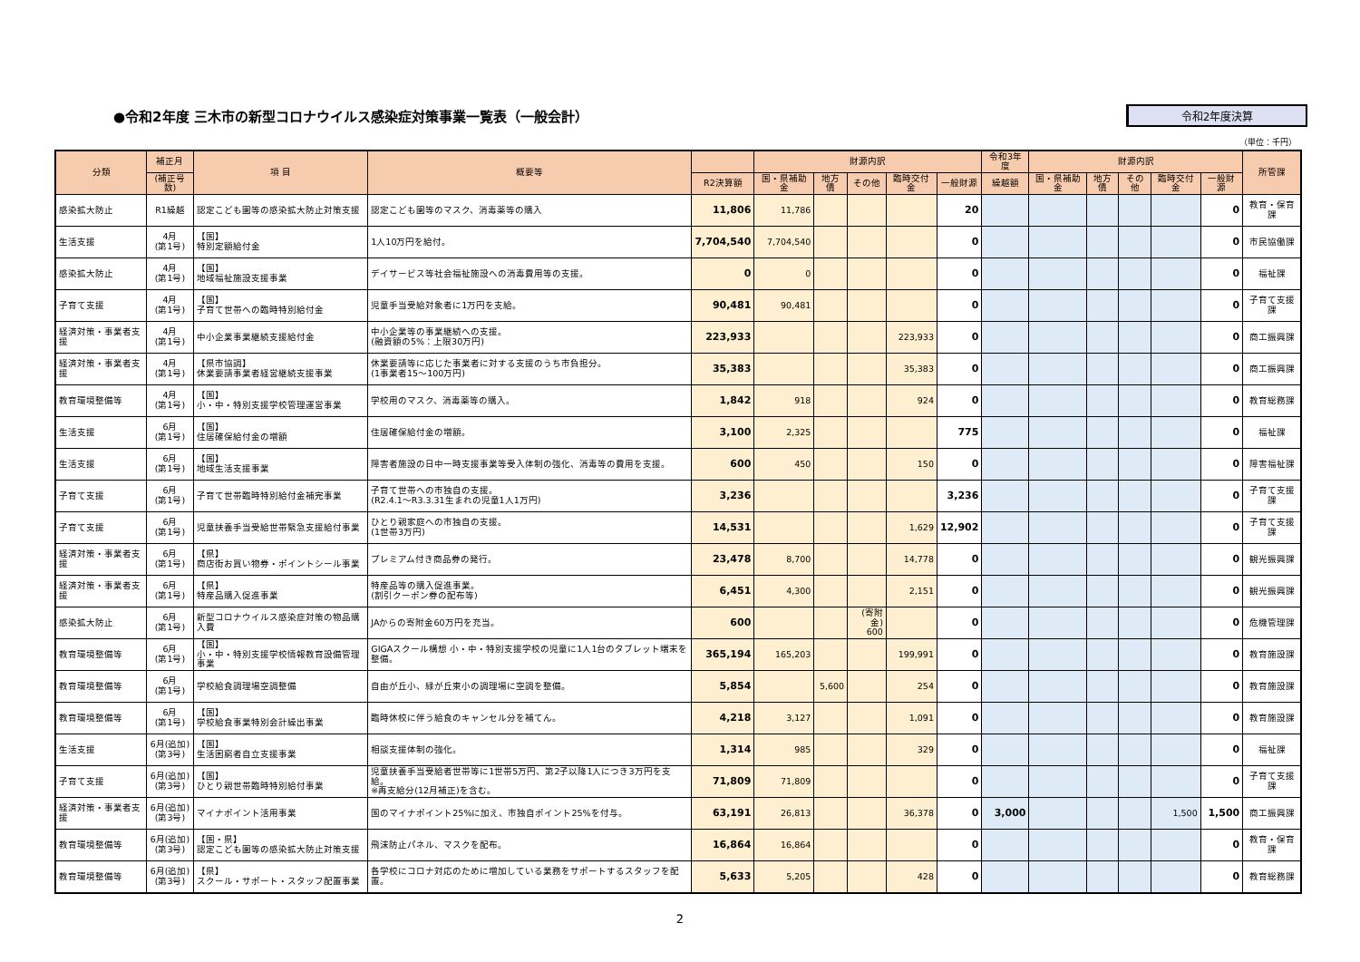●令和2年度 三木市の新型コロナウイルス感染症対策事業一覧表（一般会計）
令和2年度決算
（単位：千円）
| 分類 | 補正月 | 項 目 | 概要等 | | 財源内訳 | | | | | 令和3年度 | 財源内訳 | | | | | 所管課 |
| --- | --- | --- | --- | --- | --- | --- | --- | --- | --- | --- | --- | --- | --- | --- | --- | --- |
| | (補正号数) | | | R2決算額 | 国・県補助金 | 地方債 | その他 | 臨時交付金 | 一般財源 | 繰越額 | 国・県補助金 | 地方債 | その他 | 臨時交付金 | 一般財源 | |
| 感染拡大防止 | R1繰越 | 認定こども園等の感染拡大防止対策支援 | 認定こども園等のマスク、消毒薬等の購入 | 11,806 | 11,786 | | | | 20 | | | | | | 0 | 教育・保育課 |
| 生活支援 | 4月 (第1号) | 【国】 特別定額給付金 | 1人10万円を給付。 | 7,704,540 | 7,704,540 | | | | 0 | | | | | | 0 | 市民協働課 |
| 感染拡大防止 | 4月 (第1号) | 【国】 地域福祉施設支援事業 | デイサービス等社会福祉施設への消毒費用等の支援。 | 0 | 0 | | | | 0 | | | | | | 0 | 福祉課 |
| 子育て支援 | 4月 (第1号) | 【国】 子育て世帯への臨時特別給付金 | 児童手当受給対象者に1万円を支給。 | 90,481 | 90,481 | | | | 0 | | | | | | 0 | 子育て支援課 |
| 経済対策・事業者支援 | 4月 (第1号) | 中小企業事業継続支援給付金 | 中小企業等の事業継続への支援。 (融資額の5%：上限30万円) | 223,933 | | | | 223,933 | 0 | | | | | | 0 | 商工振興課 |
| 経済対策・事業者支援 | 4月 (第1号) | 【県市協調】 休業要請事業者経営継続支援事業 | 休業要請等に応じた事業者に対する支援のうち市負担分。 (1事業者15～100万円) | 35,383 | | | | 35,383 | 0 | | | | | | 0 | 商工振興課 |
| 教育環境整備等 | 4月 (第1号) | 【国】 小・中・特別支援学校管理運営事業 | 学校用のマスク、消毒薬等の購入。 | 1,842 | 918 | | | 924 | 0 | | | | | | 0 | 教育総務課 |
| 生活支援 | 6月 (第1号) | 【国】 住居確保給付金の増額 | 住居確保給付金の増額。 | 3,100 | 2,325 | | | | 775 | | | | | | 0 | 福祉課 |
| 生活支援 | 6月 (第1号) | 【国】 地域生活支援事業 | 障害者施設の日中一時支援事業等受入体制の強化、消毒等の費用を支援。 | 600 | 450 | | | 150 | 0 | | | | | | 0 | 障害福祉課 |
| 子育て支援 | 6月 (第1号) | 子育て世帯臨時特別給付金補完事業 | 子育て世帯への市独自の支援。 (R2.4.1～R3.3.31生まれの児童1人1万円) | 3,236 | | | | | 3,236 | | | | | | 0 | 子育て支援課 |
| 子育て支援 | 6月 (第1号) | 児童扶養手当受給世帯緊急支援給付事業 | ひとり親家庭への市独自の支援。 (1世帯3万円) | 14,531 | | | | 1,629 | 12,902 | | | | | | 0 | 子育て支援課 |
| 経済対策・事業者支援 | 6月 (第1号) | 【県】 商店街お買い物券・ポイントシール事業 | プレミアム付き商品券の発行。 | 23,478 | 8,700 | | | 14,778 | 0 | | | | | | 0 | 観光振興課 |
| 経済対策・事業者支援 | 6月 (第1号) | 【県】 特産品購入促進事業 | 特産品等の購入促進事業。 (割引クーポン券の配布等) | 6,451 | 4,300 | | | 2,151 | 0 | | | | | | 0 | 観光振興課 |
| 感染拡大防止 | 6月 (第1号) | 新型コロナウイルス感染症対策の物品購入費 | JAからの寄附金60万円を充当。 | 600 | | | (寄附金) 600 | | 0 | | | | | | 0 | 危機管理課 |
| 教育環境整備等 | 6月 (第1号) | 【国】 小・中・特別支援学校情報教育設備管理事業 | GIGAスクール構想 小・中・特別支援学校の児童に1人1台のタブレット端末を整備。 | 365,194 | 165,203 | | | 199,991 | 0 | | | | | | 0 | 教育施設課 |
| 教育環境整備等 | 6月 (第1号) | 学校給食調理場空調整備 | 自由が丘小、緑が丘東小の調理場に空調を整備。 | 5,854 | | 5,600 | | 254 | 0 | | | | | | 0 | 教育施設課 |
| 教育環境整備等 | 6月 (第1号) | 【国】 学校給食事業特別会計繰出事業 | 臨時休校に伴う給食のキャンセル分を補てん。 | 4,218 | 3,127 | | | 1,091 | 0 | | | | | | 0 | 教育施設課 |
| 生活支援 | 6月(追加) (第3号) | 【国】 生活困窮者自立支援事業 | 相談支援体制の強化。 | 1,314 | 985 | | | 329 | 0 | | | | | | 0 | 福祉課 |
| 子育て支援 | 6月(追加) (第3号) | 【国】 ひとり親世帯臨時特別給付事業 | 児童扶養手当受給者世帯等に1世帯5万円、第2子以降1人につき3万円を支給。 ※再支給分(12月補正)を含む。 | 71,809 | 71,809 | | | | 0 | | | | | | 0 | 子育て支援課 |
| 経済対策・事業者支援 | 6月(追加) (第3号) | マイナポイント活用事業 | 国のマイナポイント25%に加え、市独自ポイント25%を付与。 | 63,191 | 26,813 | | | 36,378 | 0 | 3,000 | | | | 1,500 | 1,500 | 商工振興課 |
| 教育環境整備等 | 6月(追加) (第3号) | 【国・県】 認定こども園等の感染拡大防止対策支援 | 飛沫防止パネル、マスクを配布。 | 16,864 | 16,864 | | | | 0 | | | | | | 0 | 教育・保育課 |
| 教育環境整備等 | 6月(追加) (第3号) | 【県】 スクール・サポート・スタッフ配置事業 | 各学校にコロナ対応のために増加している業務をサポートするスタッフを配置。 | 5,633 | 5,205 | | | 428 | 0 | | | | | | 0 | 教育総務課 |
2